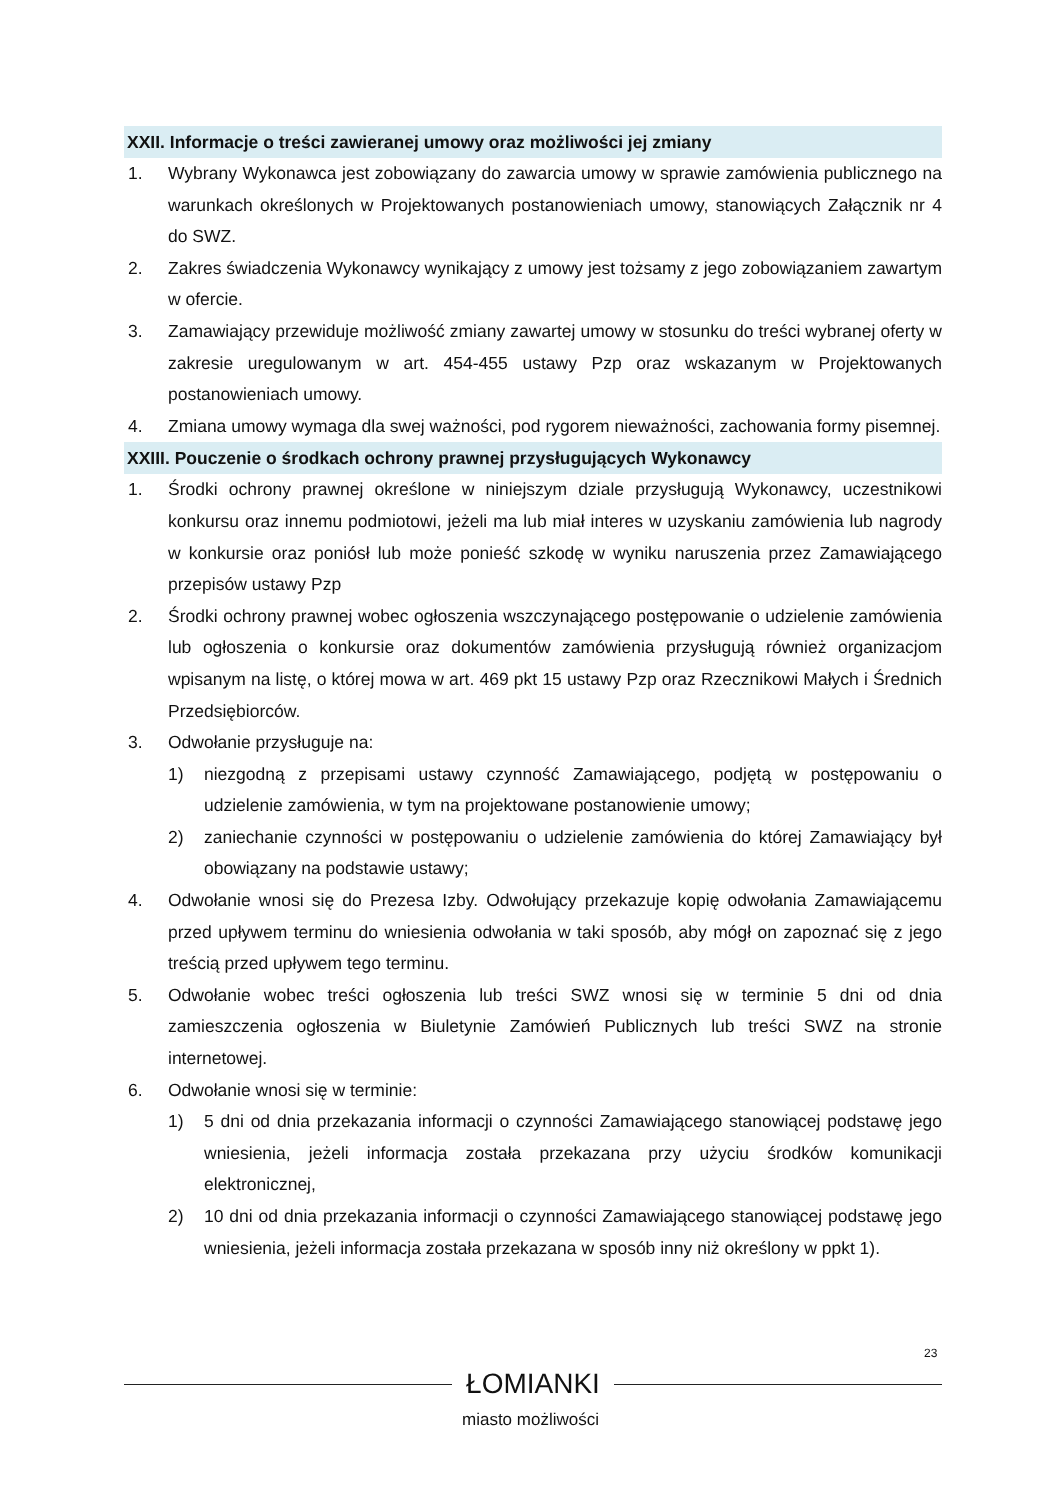XXII. Informacje o treści zawieranej umowy oraz możliwości jej zmiany
1. Wybrany Wykonawca jest zobowiązany do zawarcia umowy w sprawie zamówienia publicznego na warunkach określonych w Projektowanych postanowieniach umowy, stanowiących Załącznik nr 4 do SWZ.
2. Zakres świadczenia Wykonawcy wynikający z umowy jest tożsamy z jego zobowiązaniem zawartym w ofercie.
3. Zamawiający przewiduje możliwość zmiany zawartej umowy w stosunku do treści wybranej oferty w zakresie uregulowanym w art. 454-455 ustawy Pzp oraz wskazanym w Projektowanych postanowieniach umowy.
4. Zmiana umowy wymaga dla swej ważności, pod rygorem nieważności, zachowania formy pisemnej.
XXIII. Pouczenie o środkach ochrony prawnej przysługujących Wykonawcy
1. Środki ochrony prawnej określone w niniejszym dziale przysługują Wykonawcy, uczestnikowi konkursu oraz innemu podmiotowi, jeżeli ma lub miał interes w uzyskaniu zamówienia lub nagrody w konkursie oraz poniósł lub może ponieść szkodę w wyniku naruszenia przez Zamawiającego przepisów ustawy Pzp
2. Środki ochrony prawnej wobec ogłoszenia wszczynającego postępowanie o udzielenie zamówienia lub ogłoszenia o konkursie oraz dokumentów zamówienia przysługują również organizacjom wpisanym na listę, o której mowa w art. 469 pkt 15 ustawy Pzp oraz Rzecznikowi Małych i Średnich Przedsiębiorców.
3. Odwołanie przysługuje na:
1) niezgodną z przepisami ustawy czynność Zamawiającego, podjętą w postępowaniu o udzielenie zamówienia, w tym na projektowane postanowienie umowy;
2) zaniechanie czynności w postępowaniu o udzielenie zamówienia do której Zamawiający był obowiązany na podstawie ustawy;
4. Odwołanie wnosi się do Prezesa Izby. Odwołujący przekazuje kopię odwołania Zamawiającemu przed upływem terminu do wniesienia odwołania w taki sposób, aby mógł on zapoznać się z jego treścią przed upływem tego terminu.
5. Odwołanie wobec treści ogłoszenia lub treści SWZ wnosi się w terminie 5 dni od dnia zamieszczenia ogłoszenia w Biuletynie Zamówień Publicznych lub treści SWZ na stronie internetowej.
6. Odwołanie wnosi się w terminie:
1) 5 dni od dnia przekazania informacji o czynności Zamawiającego stanowiącej podstawę jego wniesienia, jeżeli informacja została przekazana przy użyciu środków komunikacji elektronicznej,
2) 10 dni od dnia przekazania informacji o czynności Zamawiającego stanowiącej podstawę jego wniesienia, jeżeli informacja została przekazana w sposób inny niż określony w ppkt 1).
23
ŁOMIANKI
miasto możliwości